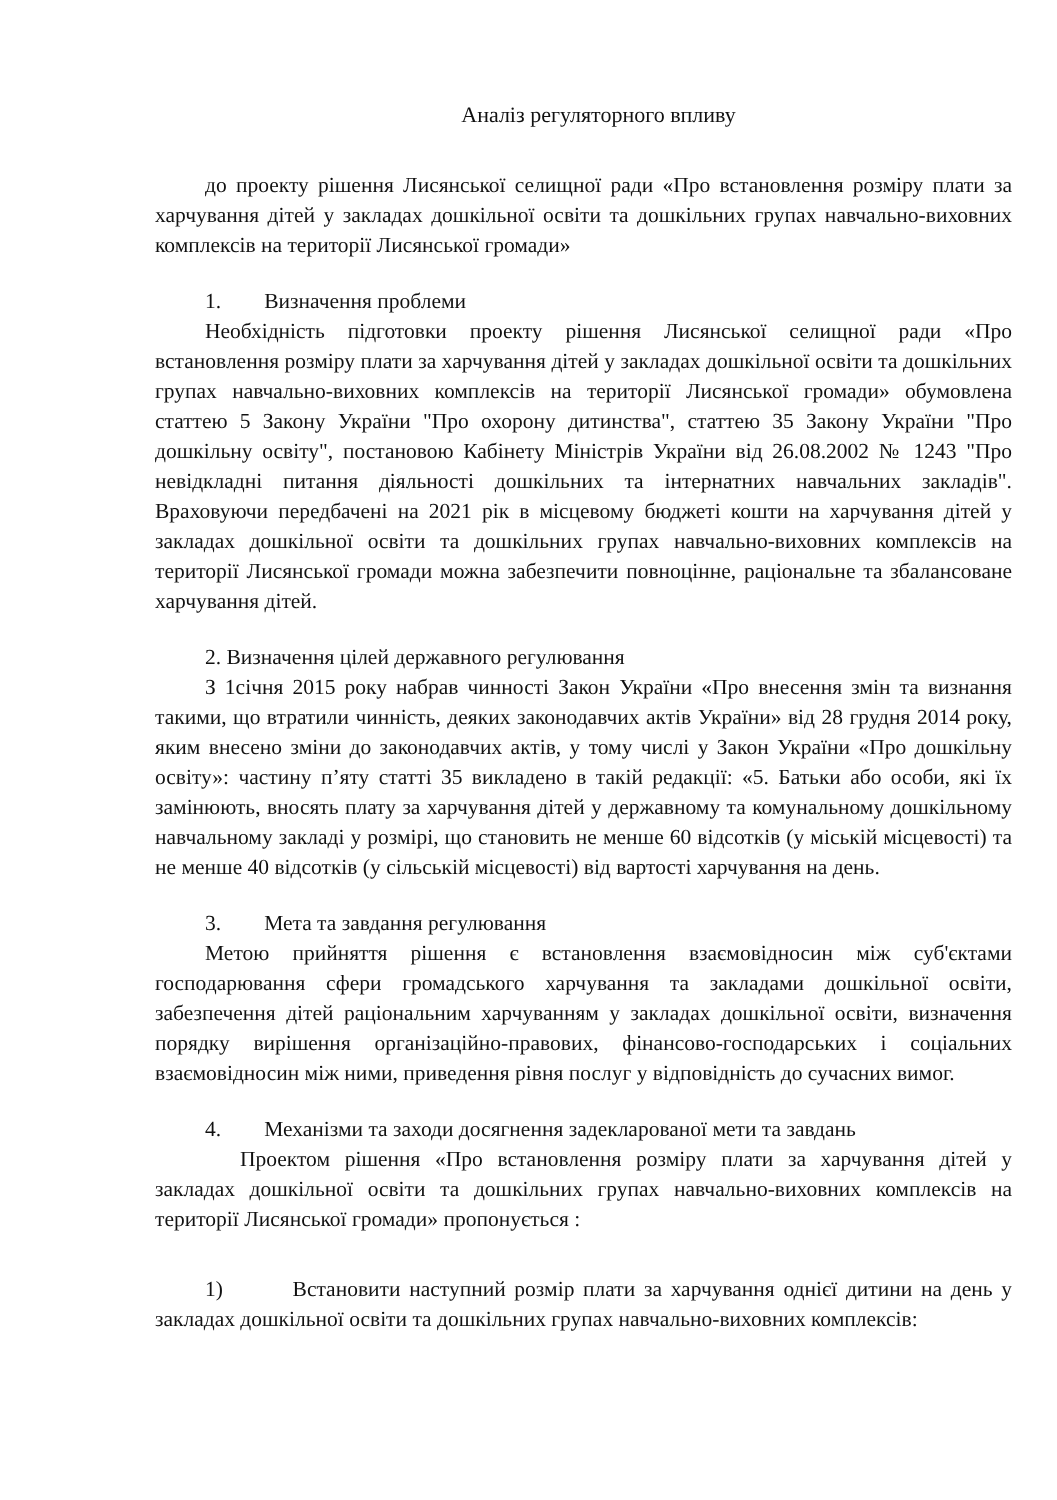Аналіз регуляторного впливу
до проекту рішення Лисянської селищної ради «Про встановлення розміру плати за харчування дітей у закладах дошкільної освіти та дошкільних групах навчально-виховних комплексів на території Лисянської громади»
1. Визначення проблеми
Необхідність підготовки проекту рішення Лисянської селищної ради «Про встановлення розміру плати за харчування дітей у закладах дошкільної освіти та дошкільних групах навчально-виховних комплексів на території Лисянської громади» обумовлена статтею 5 Закону України "Про охорону дитинства", статтею 35 Закону України "Про дошкільну освіту", постановою Кабінету Міністрів України від 26.08.2002 № 1243 "Про невідкладні питання діяльності дошкільних та інтернатних навчальних закладів". Враховуючи передбачені на 2021 рік в місцевому бюджеті кошти на харчування дітей у закладах дошкільної освіти та дошкільних групах навчально-виховних комплексів на території Лисянської громади можна забезпечити повноцінне, раціональне та збалансоване харчування дітей.
2. Визначення цілей державного регулювання
З 1січня 2015 року набрав чинності Закон України «Про внесення змін та визнання такими, що втратили чинність, деяких законодавчих актів України» від 28 грудня 2014 року, яким внесено зміни до законодавчих актів, у тому числі у Закон України «Про дошкільну освіту»: частину п’яту статті 35 викладено в такій редакції: «5. Батьки або особи, які їх замінюють, вносять плату за харчування дітей у державному та комунальному дошкільному навчальному закладі у розмірі, що становить не менше 60 відсотків (у міській місцевості) та не менше 40 відсотків (у сільській місцевості) від вартості харчування на день.
3. Мета та завдання регулювання
Метою прийняття рішення є встановлення взаємовідносин між суб'єктами господарювання сфери громадського харчування та закладами дошкільної освіти, забезпечення дітей раціональним харчуванням у закладах дошкільної освіти, визначення порядку вирішення організаційно-правових, фінансово-господарських і соціальних взаємовідносин між ними, приведення рівня послуг у відповідність до сучасних вимог.
4. Механізми та заходи досягнення задекларованої мети та завдань
Проектом рішення «Про встановлення розміру плати за харчування дітей у закладах дошкільної освіти та дошкільних групах навчально-виховних комплексів на території Лисянської громади» пропонується :
1) Встановити наступний розмір плати за харчування однієї дитини на день у закладах дошкільної освіти та дошкільних групах навчально-виховних комплексів: